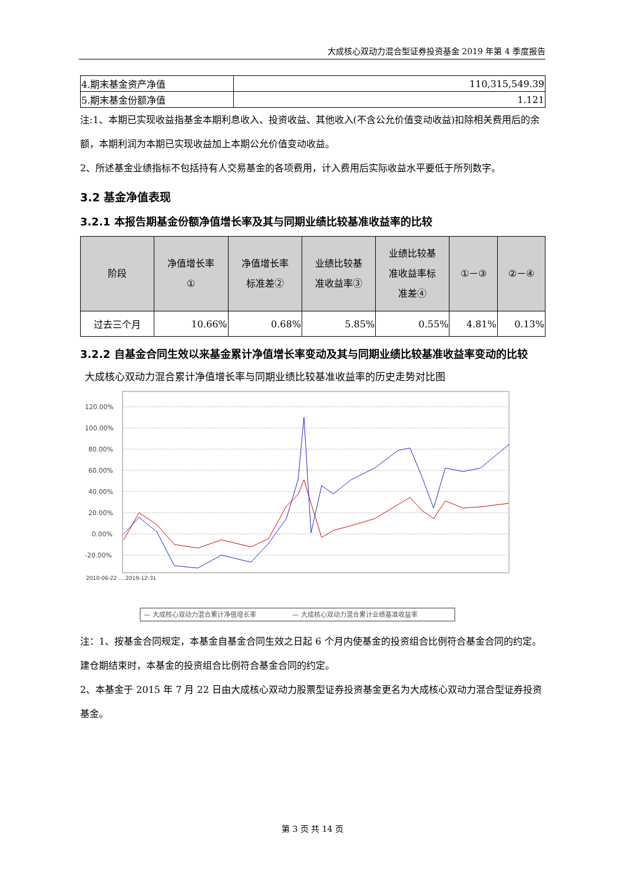大成核心双动力混合型证券投资基金 2019 年第 4 季度报告
| 4.期末基金资产净值 | 110,315,549.39 |
| 5.期末基金份额净值 | 1.121 |
注:1、本期已实现收益指基金本期利息收入、投资收益、其他收入(不含公允价值变动收益)扣除相关费用后的余额，本期利润为本期已实现收益加上本期公允价值变动收益。
2、所述基金业绩指标不包括持有人交易基金的各项费用，计入费用后实际收益水平要低于所列数字。
3.2 基金净值表现
3.2.1 本报告期基金份额净值增长率及其与同期业绩比较基准收益率的比较
| 阶段 | 净值增长率 ① | 净值增长率 标准差② | 业绩比较基 准收益率③ | 业绩比较基 准收益率标 准差④ | ①－③ | ②－④ |
| --- | --- | --- | --- | --- | --- | --- |
| 过去三个月 | 10.66% | 0.68% | 5.85% | 0.55% | 4.81% | 0.13% |
3.2.2 自基金合同生效以来基金累计净值增长率变动及其与同期业绩比较基准收益率变动的比较
大成核心双动力混合累计净值增长率与同期业绩比较基准收益率的历史走势对比图
120.00%
100.00%
80.00%
60.00%
40.00%
20.00%
0.00%
-20.00%
2010-06-22 … 2019-12-31
— 大成核心双动力混合累计净值增长率
— 大成核心双动力混合累计业绩基准收益率
注：1、按基金合同规定，本基金自基金合同生效之日起 6 个月内使基金的投资组合比例符合基金合同的约定。建仓期结束时，本基金的投资组合比例符合基金合同的约定。
2、本基金于 2015 年 7 月 22 日由大成核心双动力股票型证券投资基金更名为大成核心双动力混合型证券投资基金。
第 3 页 共 14 页